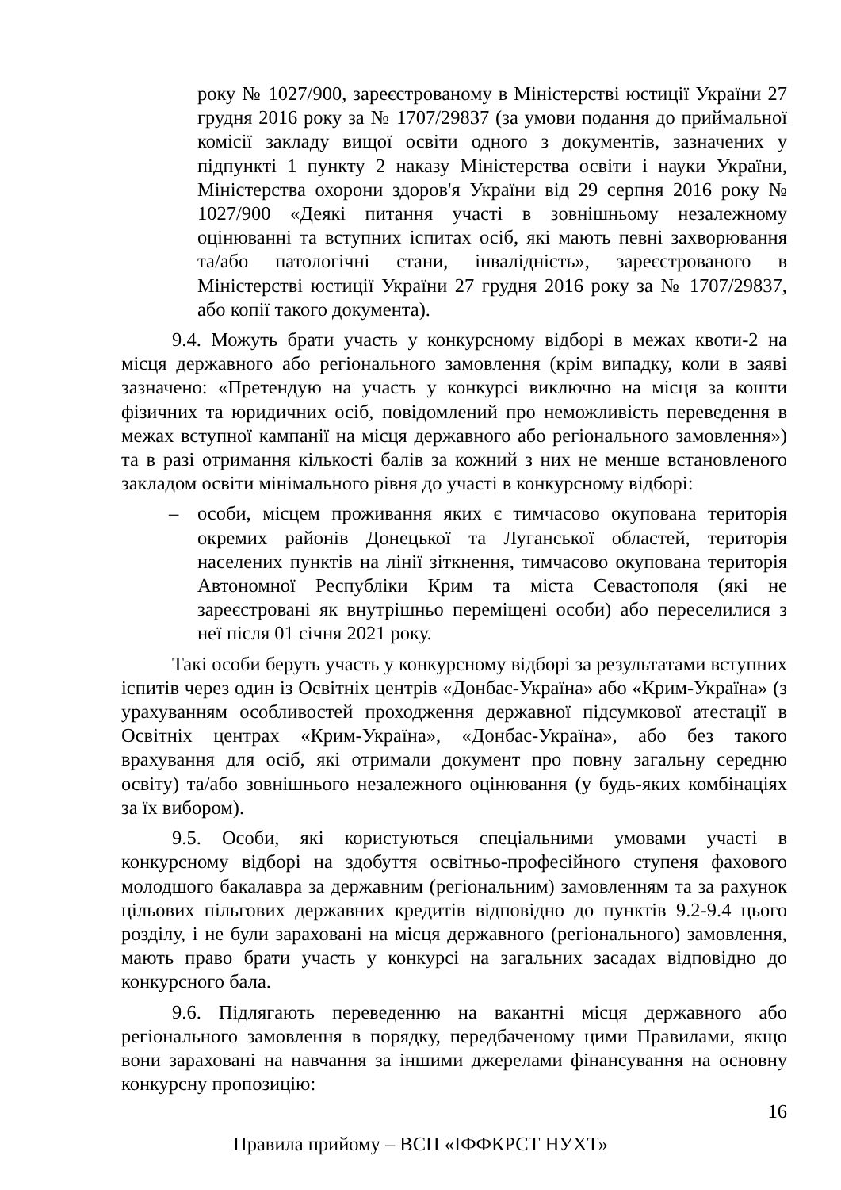року № 1027/900, зареєстрованому в Міністерстві юстиції України 27 грудня 2016 року за № 1707/29837 (за умови подання до приймальної комісії закладу вищої освіти одного з документів, зазначених у підпункті 1 пункту 2 наказу Міністерства освіти і науки України, Міністерства охорони здоров'я України від 29 серпня 2016 року № 1027/900 «Деякі питання участі в зовнішньому незалежному оцінюванні та вступних іспитах осіб, які мають певні захворювання та/або патологічні стани, інвалідність», зареєстрованого в Міністерстві юстиції України 27 грудня 2016 року за № 1707/29837, або копії такого документа).
9.4. Можуть брати участь у конкурсному відборі в межах квоти-2 на місця державного або регіонального замовлення (крім випадку, коли в заяві зазначено: «Претендую на участь у конкурсі виключно на місця за кошти фізичних та юридичних осіб, повідомлений про неможливість переведення в межах вступної кампанії на місця державного або регіонального замовлення») та в разі отримання кількості балів за кожний з них не менше встановленого закладом освіти мінімального рівня до участі в конкурсному відборі:
– особи, місцем проживання яких є тимчасово окупована територія окремих районів Донецької та Луганської областей, територія населених пунктів на лінії зіткнення, тимчасово окупована територія Автономної Республіки Крим та міста Севастополя (які не зареєстровані як внутрішньо переміщені особи) або переселилися з неї після 01 січня 2021 року.
Такі особи беруть участь у конкурсному відборі за результатами вступних іспитів через один із Освітніх центрів «Донбас-Україна» або «Крим-Україна» (з урахуванням особливостей проходження державної підсумкової атестації в Освітніх центрах «Крим-Україна», «Донбас-Україна», або без такого врахування для осіб, які отримали документ про повну загальну середню освіту) та/або зовнішнього незалежного оцінювання (у будь-яких комбінаціях за їх вибором).
9.5. Особи, які користуються спеціальними умовами участі в конкурсному відборі на здобуття освітньо-професійного ступеня фахового молодшого бакалавра за державним (регіональним) замовленням та за рахунок цільових пільгових державних кредитів відповідно до пунктів 9.2-9.4 цього розділу, і не були зараховані на місця державного (регіонального) замовлення, мають право брати участь у конкурсі на загальних засадах відповідно до конкурсного бала.
9.6. Підлягають переведенню на вакантні місця державного або регіонального замовлення в порядку, передбаченому цими Правилами, якщо вони зараховані на навчання за іншими джерелами фінансування на основну конкурсну пропозицію:
16
Правила прийому – ВСП «ІФФКРСТ НУХТ»